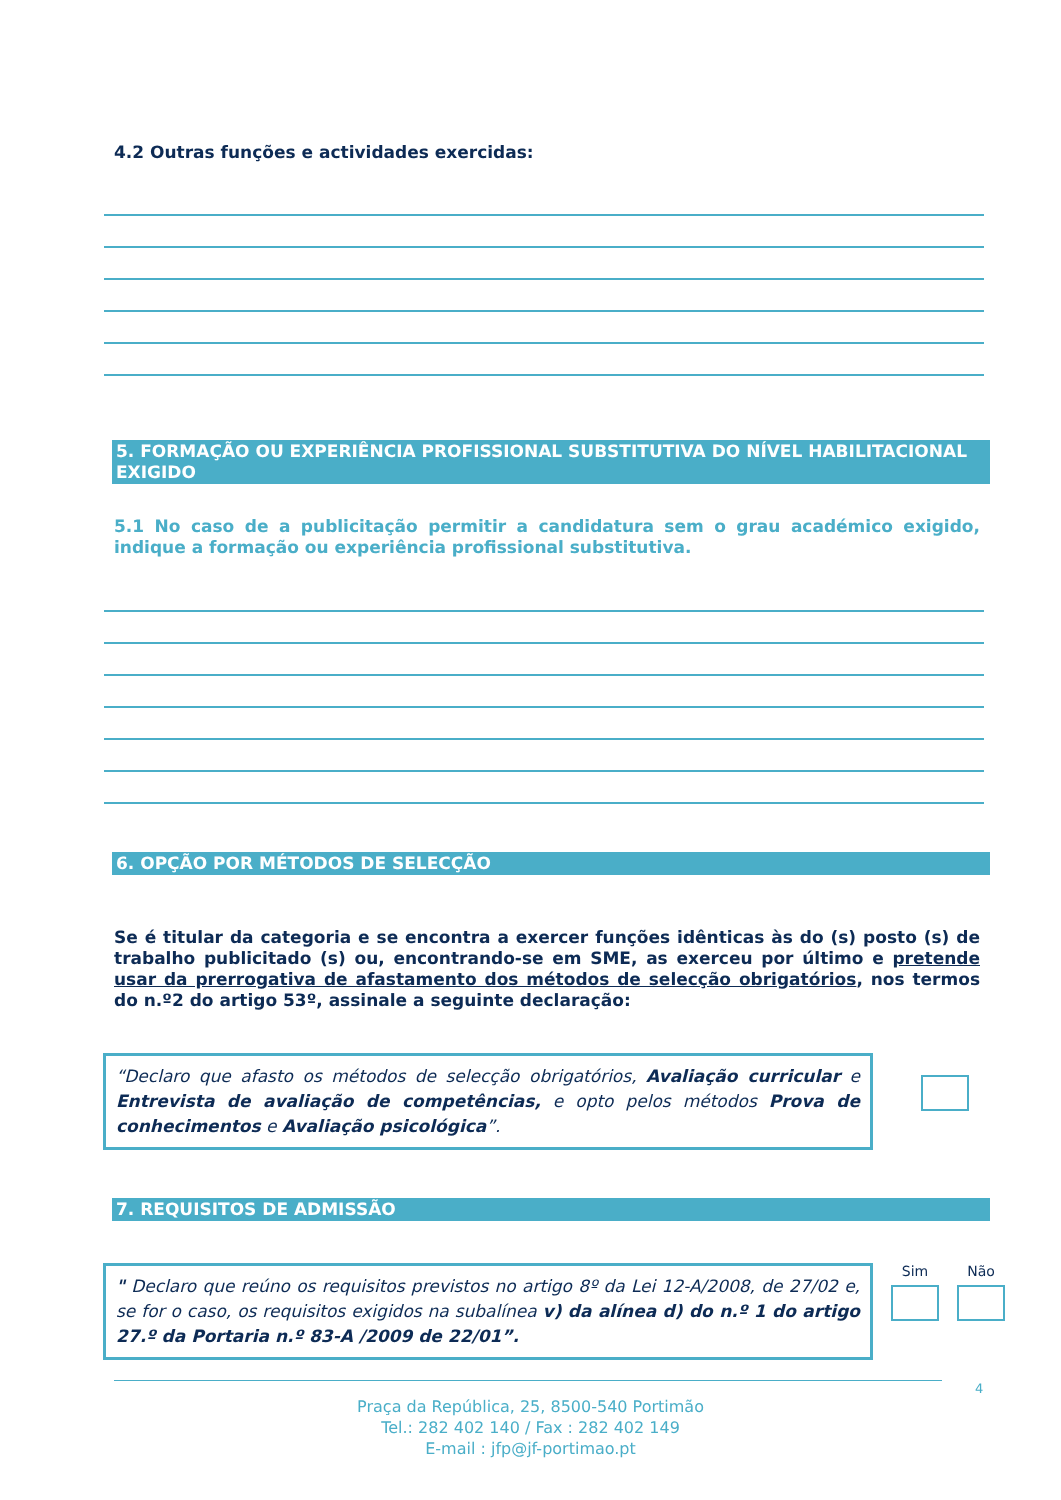4.2 Outras funções e actividades exercidas:
5. FORMAÇÃO OU EXPERIÊNCIA PROFISSIONAL SUBSTITUTIVA DO NÍVEL HABILITACIONAL EXIGIDO
5.1 No caso de a publicitação permitir a candidatura sem o grau académico exigido, indique a formação ou experiência profissional substitutiva.
6. OPÇÃO POR MÉTODOS DE SELECÇÃO
Se é titular da categoria e se encontra a exercer funções idênticas às do (s) posto (s) de trabalho publicitado (s) ou, encontrando-se em SME, as exerceu por último e pretende usar da prerrogativa de afastamento dos métodos de selecção obrigatórios, nos termos do n.º2 do artigo 53º, assinale a seguinte declaração:
“Declaro que afasto os métodos de selecção obrigatórios, Avaliação curricular e Entrevista de avaliação de competências, e opto pelos métodos Prova de conhecimentos e Avaliação psicológica”.
7. REQUISITOS DE ADMISSÃO
" Declaro que reúno os requisitos previstos no artigo 8º da Lei 12-A/2008, de 27/02 e, se for o caso, os requisitos exigidos na subalínea v) da alínea d) do n.º 1 do artigo 27.º da Portaria n.º 83-A /2009 de 22/01”.
Sim
Não
4
Praça da República, 25, 8500-540 Portimão
Tel.: 282 402 140 / Fax : 282 402 149
E-mail : jfp@jf-portimao.pt